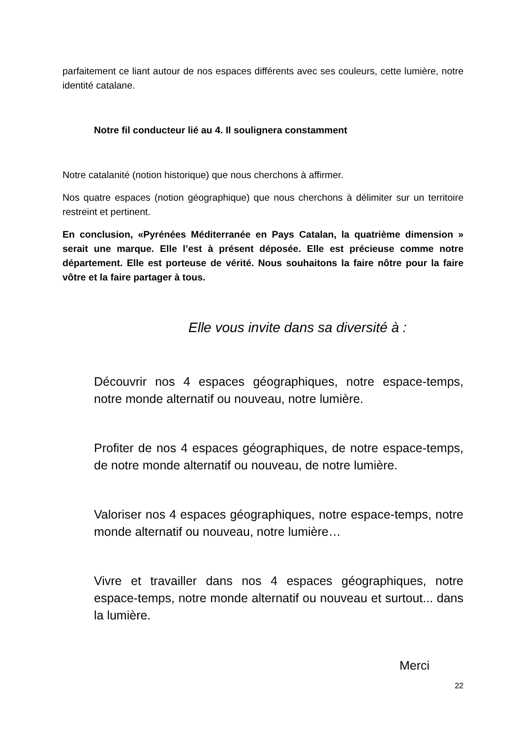parfaitement ce liant autour de nos espaces différents avec ses couleurs, cette lumière, notre identité catalane.
Notre fil conducteur lié au 4. Il soulignera constamment
Notre catalanité (notion historique) que nous cherchons à affirmer.
Nos quatre espaces (notion géographique) que nous cherchons à délimiter sur un territoire restreint et pertinent.
En conclusion, «Pyrénées Méditerranée en Pays Catalan, la quatrième dimension » serait une marque. Elle l’est à présent déposée. Elle est précieuse comme notre département. Elle est porteuse de vérité. Nous souhaitons la faire nôtre pour la faire vôtre et la faire partager à tous.
Elle vous invite dans sa diversité à :
Découvrir nos 4 espaces géographiques, notre espace-temps, notre monde alternatif ou nouveau, notre lumière.
Profiter de nos 4 espaces géographiques, de notre espace-temps, de notre monde alternatif ou nouveau, de notre lumière.
Valoriser nos 4 espaces géographiques, notre espace-temps, notre monde alternatif ou nouveau, notre lumière…
Vivre et travailler dans nos 4 espaces géographiques, notre espace-temps, notre monde alternatif ou nouveau et surtout... dans la lumière.
Merci
22